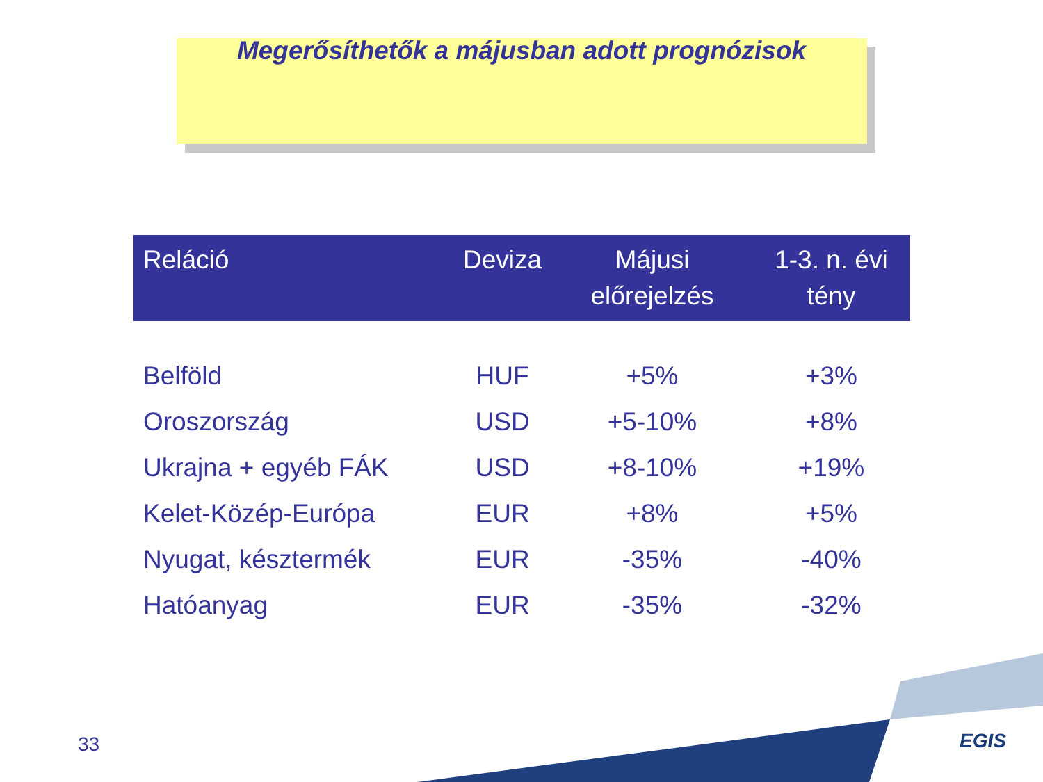Megerősíthetők a májusban adott prognózisok
| Reláció | Deviza | Májusi előrejelzés | 1-3. n. évi tény |
| --- | --- | --- | --- |
| Belföld | HUF | +5% | +3% |
| Oroszország | USD | +5-10% | +8% |
| Ukrajna + egyéb FÁK | USD | +8-10% | +19% |
| Kelet-Közép-Európa | EUR | +8% | +5% |
| Nyugat, késztermék | EUR | -35% | -40% |
| Hatóanyag | EUR | -35% | -32% |
33 EGIS